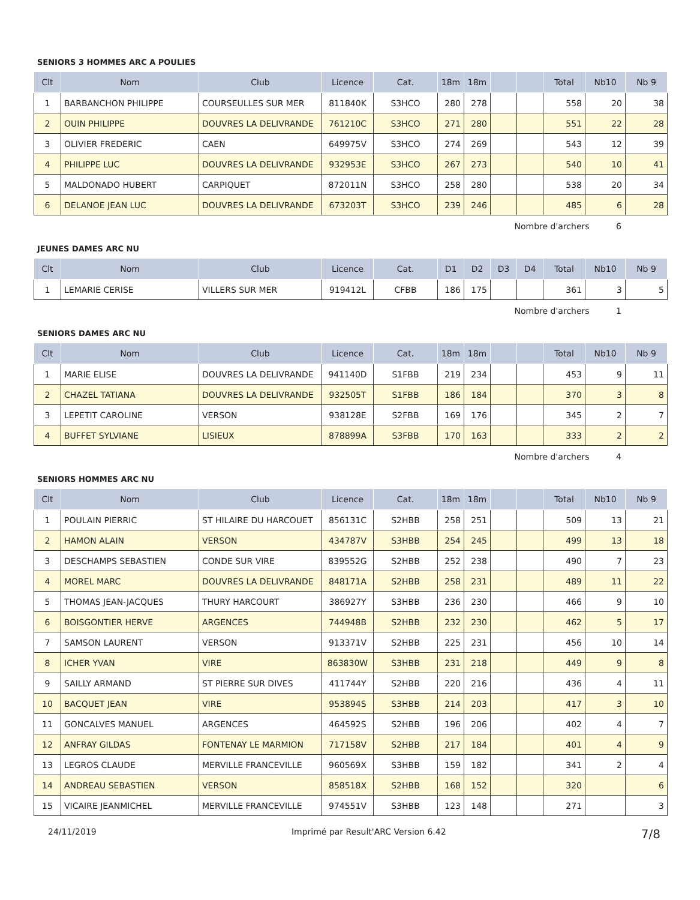SENIORS 3 HOMMES ARC A POULIES
| Clt | Nom | Club | Licence | Cat. | 18m | 18m | | | Total | Nb10 | Nb 9 |
| --- | --- | --- | --- | --- | --- | --- | --- | --- | --- | --- | --- |
| 1 | BARBANCHON PHILIPPE | COURSEULLES SUR MER | 811840K | S3HCO | 280 | 278 | | | 558 | 20 | 38 |
| 2 | OUIN PHILIPPE | DOUVRES LA DELIVRANDE | 761210C | S3HCO | 271 | 280 | | | 551 | 22 | 28 |
| 3 | OLIVIER FREDERIC | CAEN | 649975V | S3HCO | 274 | 269 | | | 543 | 12 | 39 |
| 4 | PHILIPPE LUC | DOUVRES LA DELIVRANDE | 932953E | S3HCO | 267 | 273 | | | 540 | 10 | 41 |
| 5 | MALDONADO HUBERT | CARPIQUET | 872011N | S3HCO | 258 | 280 | | | 538 | 20 | 34 |
| 6 | DELANOE JEAN LUC | DOUVRES LA DELIVRANDE | 673203T | S3HCO | 239 | 246 | | | 485 | 6 | 28 |
Nombre d'archers 6
JEUNES DAMES ARC NU
| Clt | Nom | Club | Licence | Cat. | D1 | D2 | D3 | D4 | Total | Nb10 | Nb 9 |
| --- | --- | --- | --- | --- | --- | --- | --- | --- | --- | --- | --- |
| 1 | LEMARIE CERISE | VILLERS SUR MER | 919412L | CFBB | 186 | 175 | | | 361 | 3 | 5 |
Nombre d'archers 1
SENIORS DAMES ARC NU
| Clt | Nom | Club | Licence | Cat. | 18m | 18m | | | Total | Nb10 | Nb 9 |
| --- | --- | --- | --- | --- | --- | --- | --- | --- | --- | --- | --- |
| 1 | MARIE ELISE | DOUVRES LA DELIVRANDE | 941140D | S1FBB | 219 | 234 | | | 453 | 9 | 11 |
| 2 | CHAZEL TATIANA | DOUVRES LA DELIVRANDE | 932505T | S1FBB | 186 | 184 | | | 370 | 3 | 8 |
| 3 | LEPETIT CAROLINE | VERSON | 938128E | S2FBB | 169 | 176 | | | 345 | 2 | 7 |
| 4 | BUFFET SYLVIANE | LISIEUX | 878899A | S3FBB | 170 | 163 | | | 333 | 2 | 2 |
Nombre d'archers 4
SENIORS HOMMES ARC NU
| Clt | Nom | Club | Licence | Cat. | 18m | 18m | | | Total | Nb10 | Nb 9 |
| --- | --- | --- | --- | --- | --- | --- | --- | --- | --- | --- | --- |
| 1 | POULAIN PIERRIC | ST HILAIRE DU HARCOUET | 856131C | S2HBB | 258 | 251 | | | 509 | 13 | 21 |
| 2 | HAMON ALAIN | VERSON | 434787V | S3HBB | 254 | 245 | | | 499 | 13 | 18 |
| 3 | DESCHAMPS SEBASTIEN | CONDE SUR VIRE | 839552G | S2HBB | 252 | 238 | | | 490 | 7 | 23 |
| 4 | MOREL MARC | DOUVRES LA DELIVRANDE | 848171A | S2HBB | 258 | 231 | | | 489 | 11 | 22 |
| 5 | THOMAS JEAN-JACQUES | THURY HARCOURT | 386927Y | S3HBB | 236 | 230 | | | 466 | 9 | 10 |
| 6 | BOISGONTIER HERVE | ARGENCES | 744948B | S2HBB | 232 | 230 | | | 462 | 5 | 17 |
| 7 | SAMSON LAURENT | VERSON | 913371V | S2HBB | 225 | 231 | | | 456 | 10 | 14 |
| 8 | ICHER YVAN | VIRE | 863830W | S3HBB | 231 | 218 | | | 449 | 9 | 8 |
| 9 | SAILLY ARMAND | ST PIERRE SUR DIVES | 411744Y | S2HBB | 220 | 216 | | | 436 | 4 | 11 |
| 10 | BACQUET JEAN | VIRE | 953894S | S3HBB | 214 | 203 | | | 417 | 3 | 10 |
| 11 | GONCALVES MANUEL | ARGENCES | 464592S | S2HBB | 196 | 206 | | | 402 | 4 | 7 |
| 12 | ANFRAY GILDAS | FONTENAY LE MARMION | 717158V | S2HBB | 217 | 184 | | | 401 | 4 | 9 |
| 13 | LEGROS CLAUDE | MERVILLE FRANCEVILLE | 960569X | S3HBB | 159 | 182 | | | 341 | 2 | 4 |
| 14 | ANDREAU SEBASTIEN | VERSON | 858518X | S2HBB | 168 | 152 | | | 320 | | 6 |
| 15 | VICAIRE JEANMICHEL | MERVILLE FRANCEVILLE | 974551V | S3HBB | 123 | 148 | | | 271 | | 3 |
24/11/2019 Imprimé par Result'ARC Version 6.42 7/8